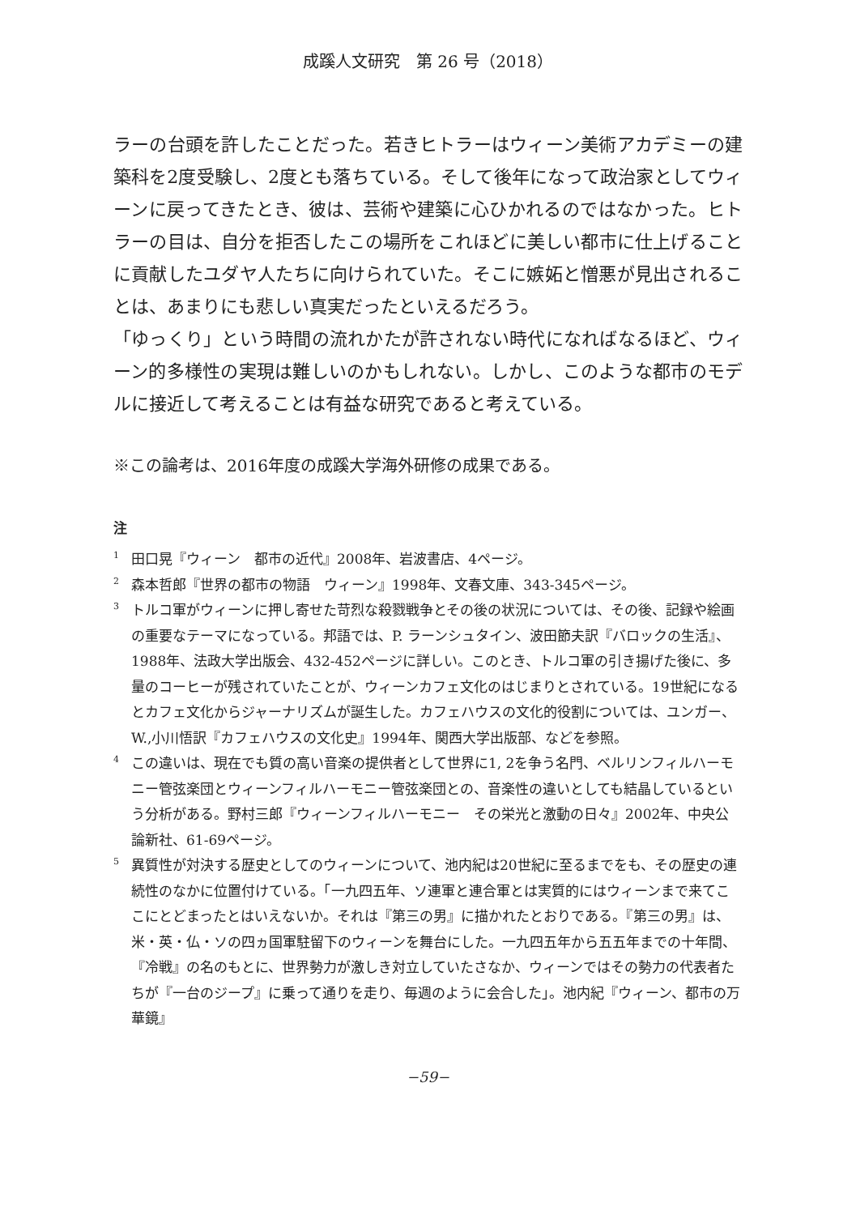成蹊人文研究　第 26 号（2018）
ラーの台頭を許したことだった。若きヒトラーはウィーン美術アカデミーの建築科を2度受験し、2度とも落ちている。そして後年になって政治家としてウィーンに戻ってきたとき、彼は、芸術や建築に心ひかれるのではなかった。ヒトラーの目は、自分を拒否したこの場所をこれほどに美しい都市に仕上げることに貢献したユダヤ人たちに向けられていた。そこに嫉妬と憎悪が見出されることは、あまりにも悲しい真実だったといえるだろう。
「ゆっくり」という時間の流れかたが許されない時代になればなるほど、ウィーン的多様性の実現は難しいのかもしれない。しかし、このような都市のモデルに接近して考えることは有益な研究であると考えている。
※この論考は、2016年度の成蹊大学海外研修の成果である。
注
<sup>1</sup> 田口晃『ウィーン　都市の近代』2008年、岩波書店、4ページ。
<sup>2</sup> 森本哲郎『世界の都市の物語　ウィーン』1998年、文春文庫、343-345ページ。
<sup>3</sup> トルコ軍がウィーンに押し寄せた苛烈な殺戮戦争とその後の状況については、その後、記録や絵画の重要なテーマになっている。邦語では、P. ラーンシュタイン、波田節夫訳『バロックの生活』、1988年、法政大学出版会、432-452ページに詳しい。このとき、トルコ軍の引き揚げた後に、多量のコーヒーが残されていたことが、ウィーンカフェ文化のはじまりとされている。19世紀になるとカフェ文化からジャーナリズムが誕生した。カフェハウスの文化的役割については、ユンガー、W.,小川悟訳『カフェハウスの文化史』1994年、関西大学出版部、などを参照。
<sup>4</sup> この違いは、現在でも質の高い音楽の提供者として世界に1, 2を争う名門、ベルリンフィルハーモニー管弦楽団とウィーンフィルハーモニー管弦楽団との、音楽性の違いとしても結晶しているという分析がある。野村三郎『ウィーンフィルハーモニー　その栄光と激動の日々』2002年、中央公論新社、61-69ページ。
<sup>5</sup> 異質性が対決する歴史としてのウィーンについて、池内紀は20世紀に至るまでをも、その歴史の連続性のなかに位置付けている。「一九四五年、ソ連軍と連合軍とは実質的にはウィーンまで来てここにとどまったとはいえないか。それは『第三の男』に描かれたとおりである。『第三の男』は、米・英・仏・ソの四ヵ国軍駐留下のウィーンを舞台にした。一九四五年から五五年までの十年間、『冷戦』の名のもとに、世界勢力が激しき対立していたさなか、ウィーンではその勢力の代表者たちが『一台のジープ』に乗って通りを走り、毎週のように会合した」。池内紀『ウィーン、都市の万華鏡』
−59−